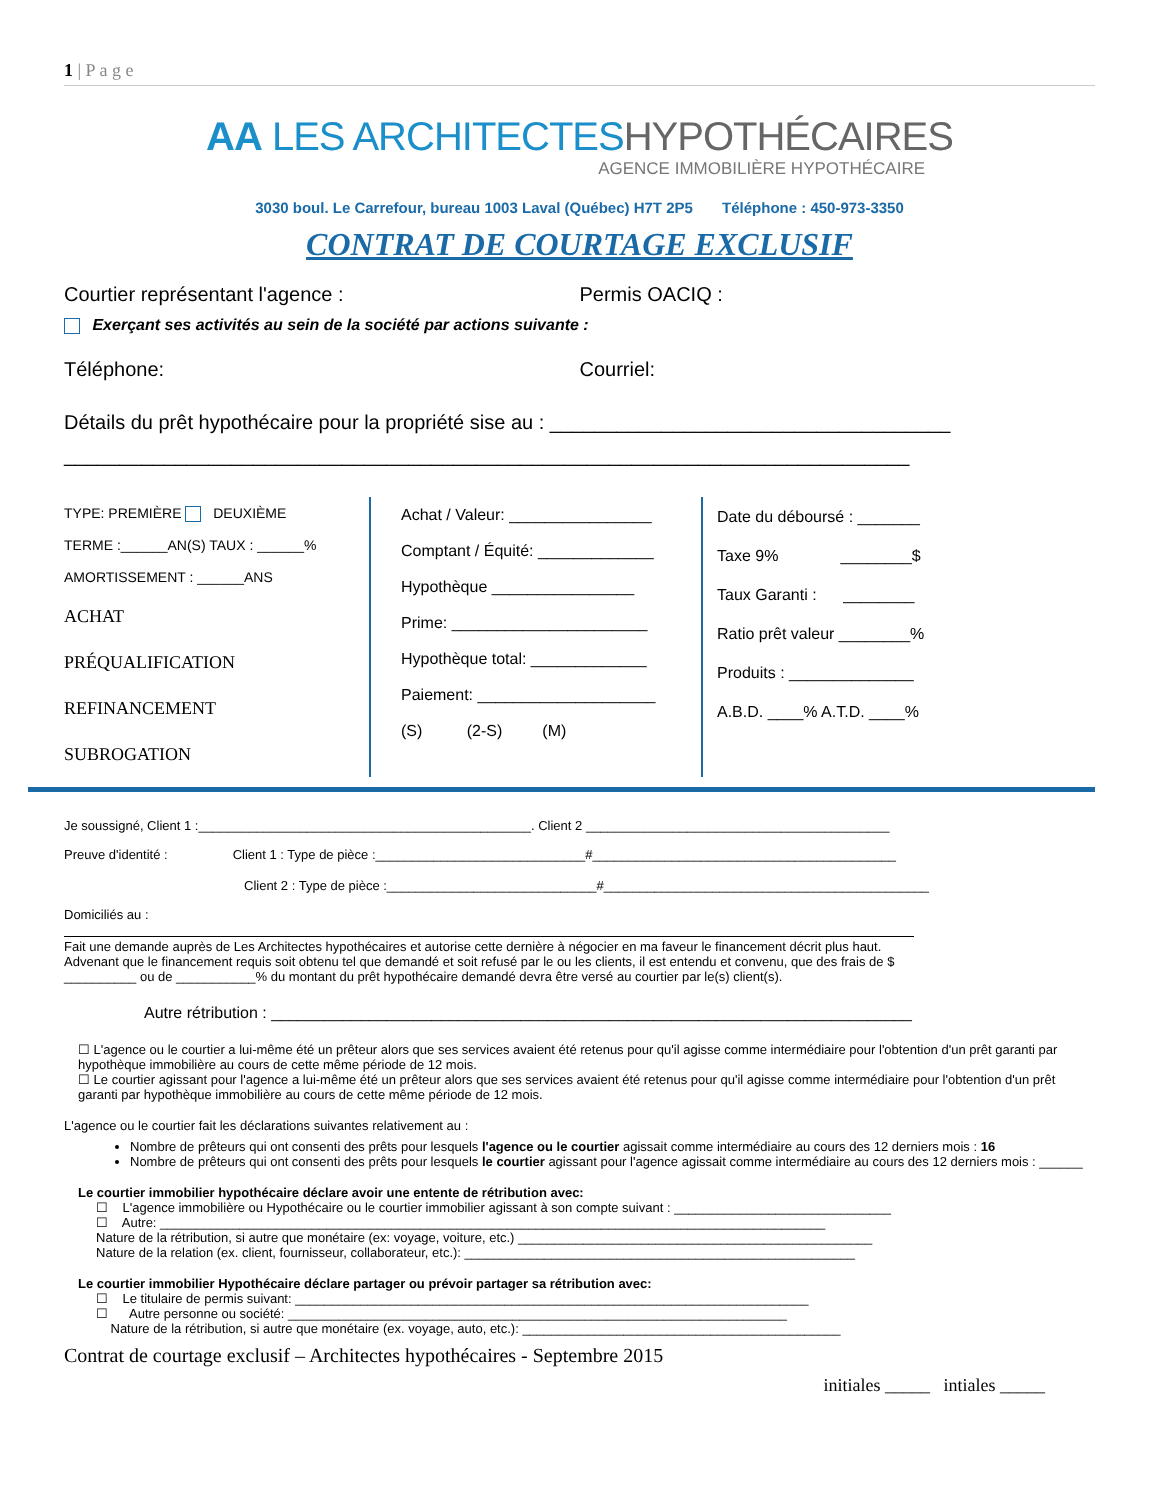1 | P a g e
AA LES ARCHITECTESHYPOTHÉCAIRES
AGENCE IMMOBILIÈRE HYPOTHÉCAIRE
3030 boul. Le Carrefour, bureau 1003 Laval (Québec) H7T 2P5 Téléphone : 450-973-3350
CONTRAT DE COURTAGE EXCLUSIF
Courtier représentant l'agence :
Permis OACIQ :
Exerçant ses activités au sein de la société par actions suivante :
Téléphone: Courriel:
Détails du prêt hypothécaire pour la propriété sise au : ____________________________________
____________________________________________________________________________
TYPE: PREMIÈRE DEUXIÈME
TERME :______AN(S) TAUX : ______%
AMORTISSEMENT : ______ANS
ACHAT
PRÉQUALIFICATION
REFINANCEMENT
SUBROGATION
Achat / Valeur: ________________
Comptant / Équité: _____________
Hypothèque ________________
Prime: ______________________
Hypothèque total: _____________
Paiement: ____________________
(S) (2-S) (M)
Date du déboursé : _______
Taxe 9% ________$
Taux Garanti : ________
Ratio prêt valeur ________%
Produits : ______________
A.B.D. ____% A.T.D. ____%
Je soussigné, Client 1 :______________________________________________. Client 2 __________________________________________
Preuve d'identité : Client 1 : Type de pièce :_____________________________#__________________________________________
Client 2 : Type de pièce :_____________________________#_____________________________________________
Domiciliés au :
Fait une demande auprès de Les Architectes hypothécaires et autorise cette dernière à négocier en ma faveur le financement décrit plus haut.
Advenant que le financement requis soit obtenu tel que demandé et soit refusé par le ou les clients, il est entendu et convenu, que des frais de $ __________ ou de ___________% du montant du prêt hypothécaire demandé devra être versé au courtier par le(s) client(s).
Autre rétribution : ________________________________________________________________________
☐ L'agence ou le courtier a lui-même été un prêteur alors que ses services avaient été retenus pour qu'il agisse comme intermédiaire pour l'obtention d'un prêt garanti par hypothèque immobilière au cours de cette même période de 12 mois.
☐ Le courtier agissant pour l'agence a lui-même été un prêteur alors que ses services avaient été retenus pour qu'il agisse comme intermédiaire pour l'obtention d'un prêt garanti par hypothèque immobilière au cours de cette même période de 12 mois.
L'agence ou le courtier fait les déclarations suivantes relativement au :
Nombre de prêteurs qui ont consenti des prêts pour lesquels l'agence ou le courtier agissait comme intermédiaire au cours des 12 derniers mois : 16
Nombre de prêteurs qui ont consenti des prêts pour lesquels le courtier agissant pour l'agence agissait comme intermédiaire au cours des 12 derniers mois : ______
Le courtier immobilier hypothécaire déclare avoir une entente de rétribution avec:
☐ L'agence immobilière ou Hypothécaire ou le courtier immobilier agissant à son compte suivant : ______________________________
☐ Autre: ____________________________________________________________________________________________
Nature de la rétribution, si autre que monétaire (ex: voyage, voiture, etc.) _________________________________________________
Nature de la relation (ex. client, fournisseur, collaborateur, etc.): ______________________________________________________
Le courtier immobilier Hypothécaire déclare partager ou prévoir partager sa rétribution avec:
☐ Le titulaire de permis suivant: _______________________________________________________________________
☐ Autre personne ou société: _____________________________________________________________________
Nature de la rétribution, si autre que monétaire (ex. voyage, auto, etc.): ____________________________________________
Contrat de courtage exclusif – Architectes hypothécaires - Septembre 2015
initiales _____ intiales _____